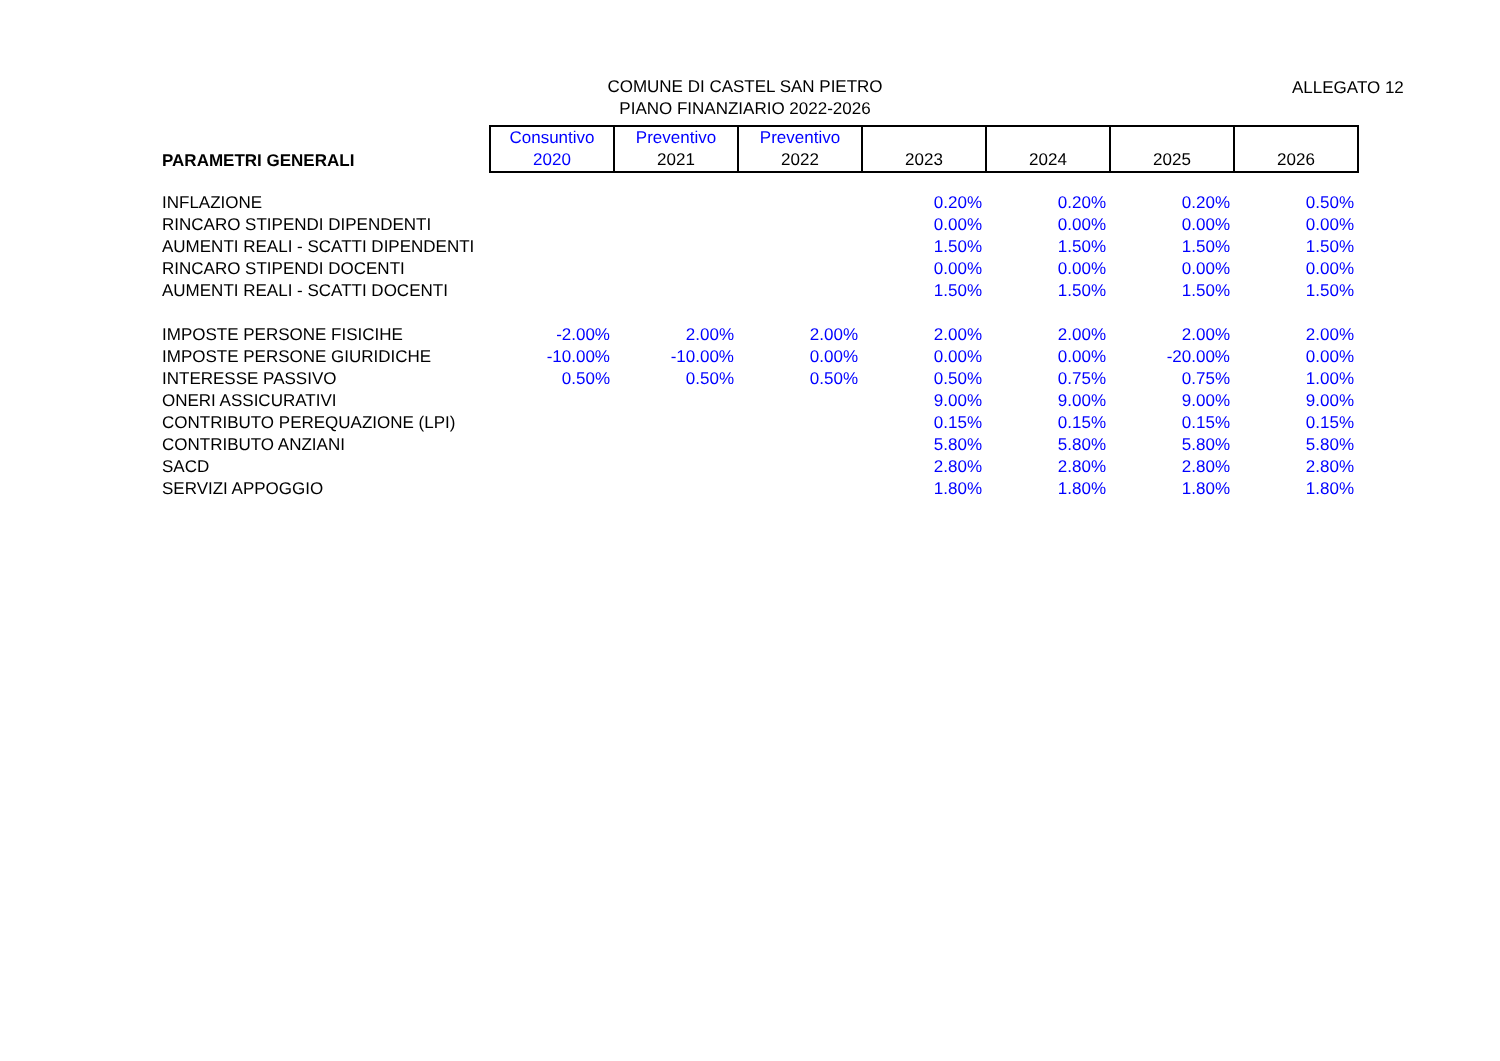COMUNE DI CASTEL SAN PIETRO
PIANO FINANZIARIO 2022-2026
ALLEGATO 12
| PARAMETRI GENERALI | Consuntivo 2020 | Preventivo 2021 | Preventivo 2022 | 2023 | 2024 | 2025 | 2026 |
| --- | --- | --- | --- | --- | --- | --- | --- |
| INFLAZIONE | | | | 0.20% | 0.20% | 0.20% | 0.50% |
| RINCARO STIPENDI DIPENDENTI | | | | 0.00% | 0.00% | 0.00% | 0.00% |
| AUMENTI REALI - SCATTI DIPENDENTI | | | | 1.50% | 1.50% | 1.50% | 1.50% |
| RINCARO STIPENDI DOCENTI | | | | 0.00% | 0.00% | 0.00% | 0.00% |
| AUMENTI REALI - SCATTI DOCENTI | | | | 1.50% | 1.50% | 1.50% | 1.50% |
| IMPOSTE PERSONE FISICIHE | -2.00% | 2.00% | 2.00% | 2.00% | 2.00% | 2.00% | 2.00% |
| IMPOSTE PERSONE GIURIDICHE | -10.00% | -10.00% | 0.00% | 0.00% | 0.00% | -20.00% | 0.00% |
| INTERESSE PASSIVO | 0.50% | 0.50% | 0.50% | 0.50% | 0.75% | 0.75% | 1.00% |
| ONERI ASSICURATIVI | | | | 9.00% | 9.00% | 9.00% | 9.00% |
| CONTRIBUTO PEREQUAZIONE (LPI) | | | | 0.15% | 0.15% | 0.15% | 0.15% |
| CONTRIBUTO ANZIANI | | | | 5.80% | 5.80% | 5.80% | 5.80% |
| SACD | | | | 2.80% | 2.80% | 2.80% | 2.80% |
| SERVIZI APPOGGIO | | | | 1.80% | 1.80% | 1.80% | 1.80% |